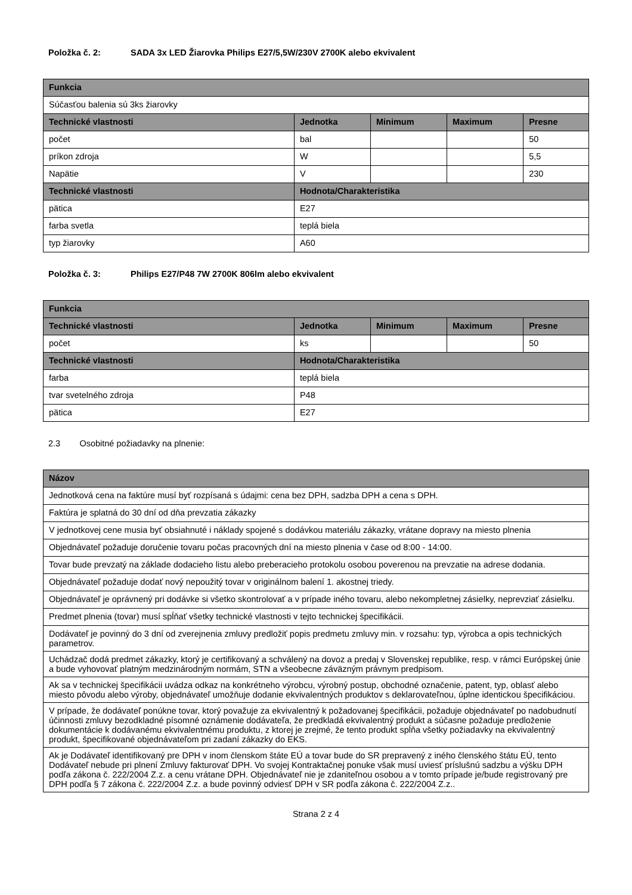Položka č. 2: SADA 3x LED Žiarovka Philips E27/5,5W/230V 2700K alebo ekvivalent
| Funkcia | | | | |
| --- | --- | --- | --- | --- |
| Súčasťou balenia sú 3ks žiarovky | | | | |
| Technické vlastnosti | Jednotka | Minimum | Maximum | Presne |
| počet | bal | | | 50 |
| príkon zdroja | W | | | 5,5 |
| Napätie | V | | | 230 |
| Technické vlastnosti | Hodnota/Charakteristika | | | |
| pätica | E27 | | | |
| farba svetla | teplá biela | | | |
| typ žiarovky | A60 | | | |
Položka č. 3: Philips E27/P48 7W 2700K 806lm alebo ekvivalent
| Funkcia | | | | |
| --- | --- | --- | --- | --- |
| Technické vlastnosti | Jednotka | Minimum | Maximum | Presne |
| počet | ks | | | 50 |
| Technické vlastnosti | Hodnota/Charakteristika | | | |
| farba | teplá biela | | | |
| tvar svetelného zdroja | P48 | | | |
| pätica | E27 | | | |
2.3 Osobitné požiadavky na plnenie:
| Názov |
| --- |
| Jednotková cena na faktúre musí byť rozpísaná s údajmi: cena bez DPH, sadzba DPH a cena s DPH. |
| Faktúra je splatná do 30 dní od dňa prevzatia zákazky |
| V jednotkovej cene musia byť obsiahnuté i náklady spojené s dodávkou materiálu zákazky, vrátane dopravy na miesto plnenia |
| Objednávateľ požaduje doručenie tovaru počas pracovných dní na miesto plnenia v čase od 8:00 - 14:00. |
| Tovar bude prevzatý na základe dodacieho listu alebo preberacieho protokolu osobou poverenou na prevzatie na adrese dodania. |
| Objednávateľ požaduje dodať nový nepoužitý tovar v originálnom balení 1. akostnej triedy. |
| Objednávateľ je oprávnený pri dodávke si všetko skontrolovať a v prípade iného tovaru, alebo nekompletnej zásielky, neprevziať zásielku. |
| Predmet plnenia (tovar) musí spĺňať všetky technické vlastnosti v tejto technickej špecifikácii. |
| Dodávateľ je povinný do 3 dní od zverejnenia zmluvy predložiť popis predmetu zmluvy min. v rozsahu: typ, výrobca a opis technických parametrov. |
| Uchádzač dodá predmet zákazky, ktorý je certifikovaný a schválený na dovoz a predaj v Slovenskej republike, resp. v rámci Európskej únie a bude vyhovovať platným medzinárodným normám, STN a všeobecne záväzným právnym predpisom. |
| Ak sa v technickej špecifikácii uvádza odkaz na konkrétneho výrobcu, výrobný postup, obchodné označenie, patent, typ, oblasť alebo miesto pôvodu alebo výroby, objednávateľ umožňuje dodanie ekvivalentných produktov s deklarovateľnou, úplne identickou špecifikáciou. |
| V prípade, že dodávateľ ponúkne tovar, ktorý považuje za ekvivalentný k požadovanej špecifikácii, požaduje objednávateľ po nadobudnutí účinnosti zmluvy bezodkladné písomné oznámenie dodávateľa, že predkladá ekvivalentný produkt a súčasne požaduje predloženie dokumentácie k dodávanému ekvivalentnému produktu, z ktorej je zrejmé, že tento produkt spĺňa všetky požiadavky na ekvivalentný produkt, špecifikované objednávateľom pri zadaní zákazky do EKS. |
| Ak je Dodávateľ identifikovaný pre DPH v inom členskom štáte EÚ a tovar bude do SR prepravený z iného členského štátu EÚ, tento Dodávateľ nebude pri plnení Zmluvy fakturovať DPH. Vo svojej Kontraktačnej ponuke však musí uviesť príslušnú sadzbu a výšku DPH podľa zákona č. 222/2004 Z.z. a cenu vrátane DPH. Objednávateľ nie je zdaniteľnou osobou a v tomto prípade je/bude registrovaný pre DPH podľa § 7 zákona č. 222/2004 Z.z. a bude povinný odviesť DPH v SR podľa zákona č. 222/2004 Z.z.. |
Strana 2 z 4